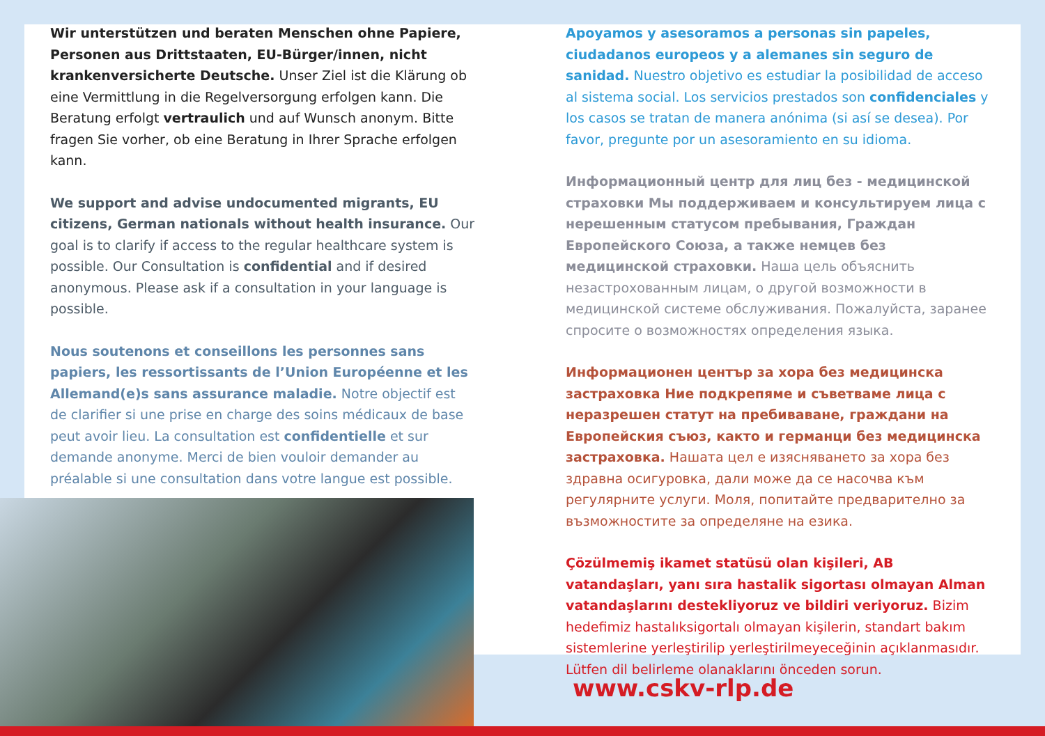Wir unterstützen und beraten Menschen ohne Papiere, Personen aus Drittstaaten, EU-Bürger/innen, nicht krankenversicherte Deutsche. Unser Ziel ist die Klärung ob eine Vermittlung in die Regelversorgung erfolgen kann. Die Beratung erfolgt vertraulich und auf Wunsch anonym. Bitte fragen Sie vorher, ob eine Beratung in Ihrer Sprache erfolgen kann.
We support and advise undocumented migrants, EU citizens, German nationals without health insurance. Our goal is to clarify if access to the regular healthcare system is possible. Our Consultation is confidential and if desired anonymous. Please ask if a consultation in your language is possible.
Nous soutenons et conseillons les personnes sans papiers, les ressortissants de l’Union Européenne et les Allemand(e)s sans assurance maladie. Notre objectif est de clarifier si une prise en charge des soins médicaux de base peut avoir lieu. La consultation est confidentielle et sur demande anonyme. Merci de bien vouloir demander au préalable si une consultation dans votre langue est possible.
Apoyamos y asesoramos a personas sin papeles, ciudadanos europeos y a alemanes sin seguro de sanidad. Nuestro objetivo es estudiar la posibilidad de acceso al sistema social. Los servicios prestados son confidenciales y los casos se tratan de manera anónima (si así se desea). Por favor, pregunte por un asesoramiento en su idioma.
Информационный центр для лиц без - медицинской страховки Мы поддерживаем и консультируем лица с нерешенным статусом пребывания, Граждан Европейского Союза, а также немцев без медицинской страховки. Наша цель объяснить незастрохованным лицам, о другой возможности в медицинской системе обслуживания. Пожалуйста, заранее спросите о возможностях определения языка.
Информационен център за хора без медицинска застраховка Ние подкрепяме и съветваме лица с неразрешен статут на пребиваване, граждани на Европейския съюз, както и германци без медицинска застраховка. Нашата цел е изясняването за хора без здравна осигуровка, дали може да се насочва към регулярните услуги. Моля, попитайте предварително за възможностите за определяне на езика.
Çözülmemiş ikamet statüsü olan kişileri, AB vatandaşları, yanı sıra hastalik sigortası olmayan Alman vatandaşlarını destekliyoruz ve bildiri veriyoruz. Bizim hedefimiz hastalıksigortalı olmayan kişilerin, standart bakım sistemlerine yerleştirilip yerleştirilmeyeceğinin açıklanmasıdır. Lütfen dil belirleme olanaklarını önceden sorun.
www.cskv-rlp.de